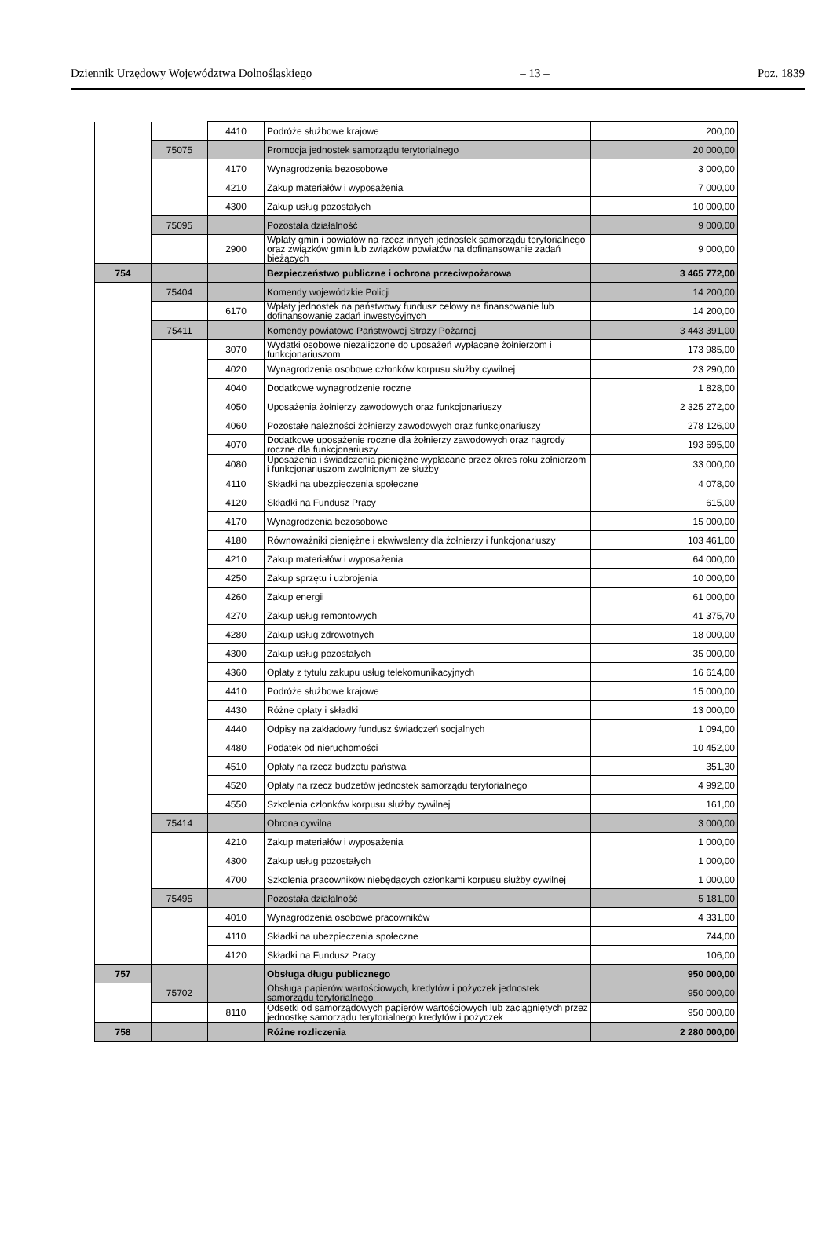Dziennik Urzędowy Województwa Dolnośląskiego – 13 – Poz. 1839
| | | 4410 | Podróże służbowe krajowe | 200,00 |
| | 75075 | | Promocja jednostek samorządu terytorialnego | 20 000,00 |
| | | 4170 | Wynagrodzenia bezosobowe | 3 000,00 |
| | | 4210 | Zakup materiałów i wyposażenia | 7 000,00 |
| | | 4300 | Zakup usług pozostałych | 10 000,00 |
| | 75095 | | Pozostała działalność | 9 000,00 |
| | | 2900 | Wpłaty gmin i powiatów na rzecz innych jednostek samorządu terytorialnego oraz związków gmin lub związków powiatów na dofinansowanie zadań bieżących | 9 000,00 |
| 754 | | | Bezpieczeństwo publiczne i ochrona przeciwpożarowa | 3 465 772,00 |
| | 75404 | | Komendy wojewódzkie Policji | 14 200,00 |
| | | 6170 | Wpłaty jednostek na państwowy fundusz celowy na finansowanie lub dofinansowanie zadań inwestycyjnych | 14 200,00 |
| | 75411 | | Komendy powiatowe Państwowej Straży Pożarnej | 3 443 391,00 |
| | | 3070 | Wydatki osobowe niezaliczone do uposażeń wypłacane żołnierzom i funkcjonariuszom | 173 985,00 |
| | | 4020 | Wynagrodzenia osobowe członków korpusu służby cywilnej | 23 290,00 |
| | | 4040 | Dodatkowe wynagrodzenie roczne | 1 828,00 |
| | | 4050 | Uposażenia żołnierzy zawodowych oraz funkcjonariuszy | 2 325 272,00 |
| | | 4060 | Pozostałe należności żołnierzy zawodowych oraz funkcjonariuszy | 278 126,00 |
| | | 4070 | Dodatkowe uposażenie roczne dla żołnierzy zawodowych oraz nagrody roczne dla funkcjonariuszy | 193 695,00 |
| | | 4080 | Uposażenia i świadczenia pieniężne wypłacane przez okres roku żołnierzom i funkcjonariuszom zwolnionym ze służby | 33 000,00 |
| | | 4110 | Składki na ubezpieczenia społeczne | 4 078,00 |
| | | 4120 | Składki na Fundusz Pracy | 615,00 |
| | | 4170 | Wynagrodzenia bezosobowe | 15 000,00 |
| | | 4180 | Równoważniki pieniężne i ekwiwalenty dla żołnierzy i funkcjonariuszy | 103 461,00 |
| | | 4210 | Zakup materiałów i wyposażenia | 64 000,00 |
| | | 4250 | Zakup sprzętu i uzbrojenia | 10 000,00 |
| | | 4260 | Zakup energii | 61 000,00 |
| | | 4270 | Zakup usług remontowych | 41 375,70 |
| | | 4280 | Zakup usług zdrowotnych | 18 000,00 |
| | | 4300 | Zakup usług pozostałych | 35 000,00 |
| | | 4360 | Opłaty z tytułu zakupu usług telekomunikacyjnych | 16 614,00 |
| | | 4410 | Podróże służbowe krajowe | 15 000,00 |
| | | 4430 | Różne opłaty i składki | 13 000,00 |
| | | 4440 | Odpisy na zakładowy fundusz świadczeń socjalnych | 1 094,00 |
| | | 4480 | Podatek od nieruchomości | 10 452,00 |
| | | 4510 | Opłaty na rzecz budżetu państwa | 351,30 |
| | | 4520 | Opłaty na rzecz budżetów jednostek samorządu terytorialnego | 4 992,00 |
| | | 4550 | Szkolenia członków korpusu służby cywilnej | 161,00 |
| | 75414 | | Obrona cywilna | 3 000,00 |
| | | 4210 | Zakup materiałów i wyposażenia | 1 000,00 |
| | | 4300 | Zakup usług pozostałych | 1 000,00 |
| | | 4700 | Szkolenia pracowników niebędących członkami korpusu służby cywilnej | 1 000,00 |
| | 75495 | | Pozostała działalność | 5 181,00 |
| | | 4010 | Wynagrodzenia osobowe pracowników | 4 331,00 |
| | | 4110 | Składki na ubezpieczenia społeczne | 744,00 |
| | | 4120 | Składki na Fundusz Pracy | 106,00 |
| 757 | | | Obsługa długu publicznego | 950 000,00 |
| | 75702 | | Obsługa papierów wartościowych, kredytów i pożyczek jednostek samorządu terytorialnego | 950 000,00 |
| | | 8110 | Odsetki od samorządowych papierów wartościowych lub zaciągniętych przez jednostkę samorządu terytorialnego kredytów i pożyczek | 950 000,00 |
| 758 | | | Różne rozliczenia | 2 280 000,00 |